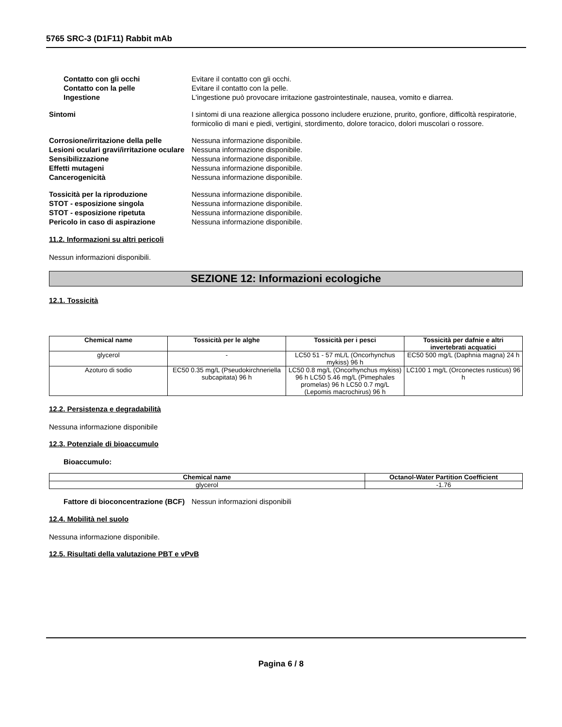5765 SRC-3 (D1F11) Rabbit mAb
Contatto con gli occhi Evitare il contatto con gli occhi.
Contatto con la pelle Evitare il contatto con la pelle.
Ingestione L'ingestione può provocare irritazione gastrointestinale, nausea, vomito e diarrea.
Sintomi I sintomi di una reazione allergica possono includere eruzione, prurito, gonfiore, difficoltà respiratorie, formicolio di mani e piedi, vertigini, stordimento, dolore toracico, dolori muscolari o rossore.
Corrosione/irritazione della pelle
Nessuna informazione disponibile.
Lesioni oculari gravi/irritazione oculare
Nessuna informazione disponibile.
Sensibilizzazione Nessuna informazione disponibile.
Effetti mutageni Nessuna informazione disponibile.
Cancerogenicità Nessuna informazione disponibile.
Tossicità per la riproduzione Nessuna informazione disponibile.
STOT - esposizione singola Nessuna informazione disponibile.
STOT - esposizione ripetuta Nessuna informazione disponibile.
Pericolo in caso di aspirazione Nessuna informazione disponibile.
11.2. Informazioni su altri pericoli
Nessun informazioni disponibili.
SEZIONE 12: Informazioni ecologiche
12.1. Tossicità
| Chemical name | Tossicità per le alghe | Tossicità per i pesci | Tossicità per dafnie e altri invertebrati acquatici |
| --- | --- | --- | --- |
| glycerol | - | LC50 51 - 57 mL/L (Oncorhynchus mykiss) 96 h | EC50 500 mg/L (Daphnia magna) 24 h |
| Azoturo di sodio | EC50 0.35 mg/L (Pseudokirchneriella subcapitata) 96 h | LC50 0.8 mg/L (Oncorhynchus mykiss) 96 h LC50 5.46 mg/L (Pimephales promelas) 96 h LC50 0.7 mg/L (Lepomis macrochirus) 96 h | LC100 1 mg/L (Orconectes rusticus) 96 h |
12.2. Persistenza e degradabilità
Nessuna informazione disponibile
12.3. Potenziale di bioaccumulo
Bioaccumulo:
| Chemical name | Octanol-Water Partition Coefficient |
| --- | --- |
| glycerol | -1.76 |
Fattore di bioconcentrazione (BCF)
Nessun informazioni disponibili
12.4. Mobilità nel suolo
Nessuna informazione disponibile.
12.5. Risultati della valutazione PBT e vPvB
Pagina 6 / 8